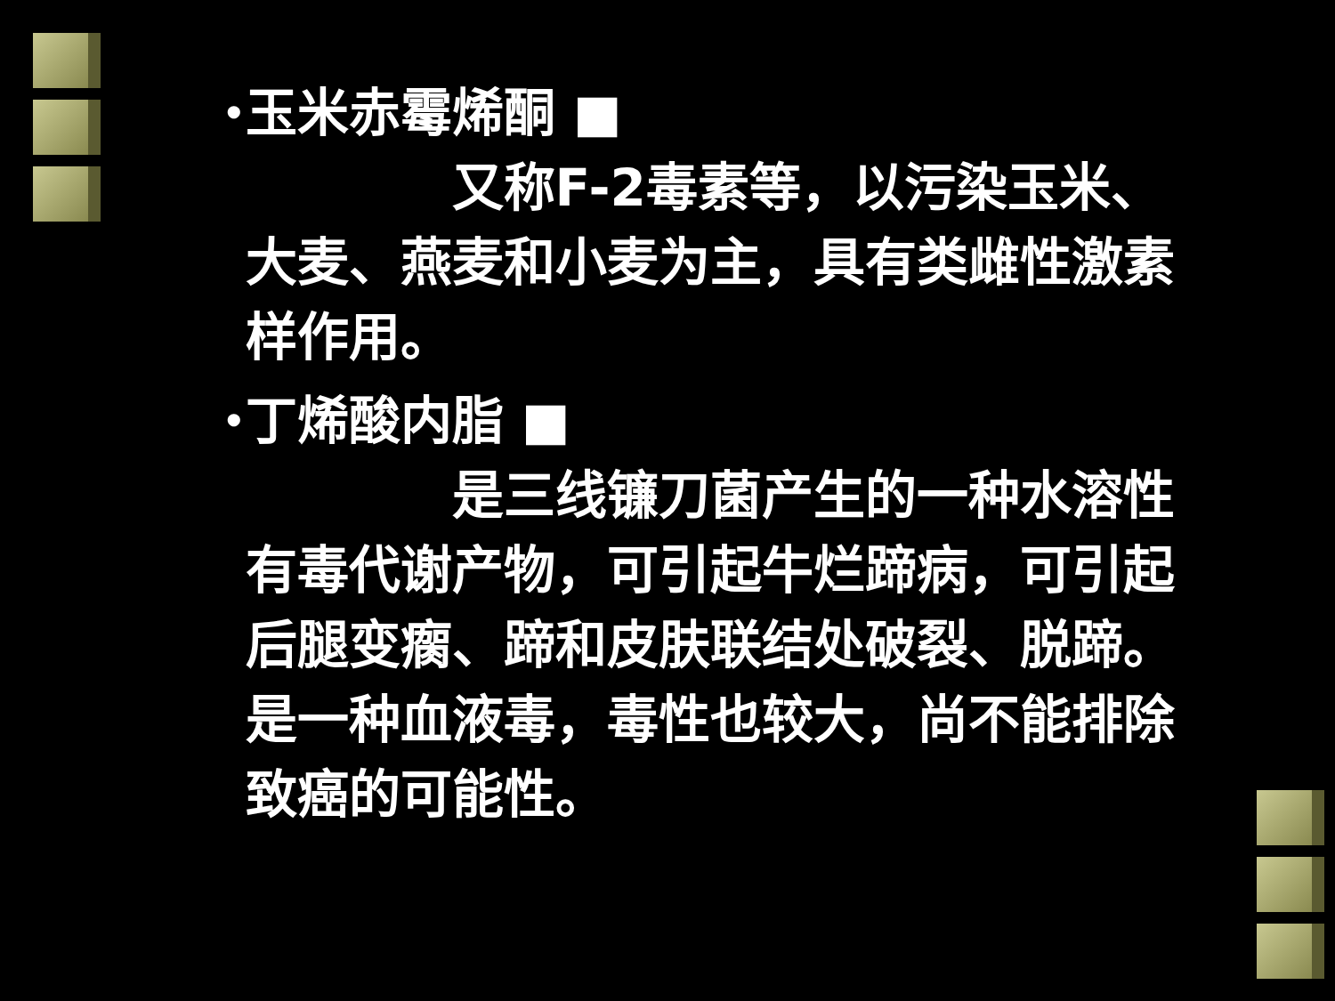•
玉米赤霉烯酮 ■
    又称F-2毒素等，以污染玉米、大麦、燕麦和小麦为主，具有类雌性激素样作用。
•
丁烯酸内脂 ■
    是三线镰刀菌产生的一种水溶性有毒代谢产物，可引起牛烂蹄病，可引起后腿变瘸、蹄和皮肤联结处破裂、脱蹄。是一种血液毒，毒性也较大，尚不能排除致癌的可能性。